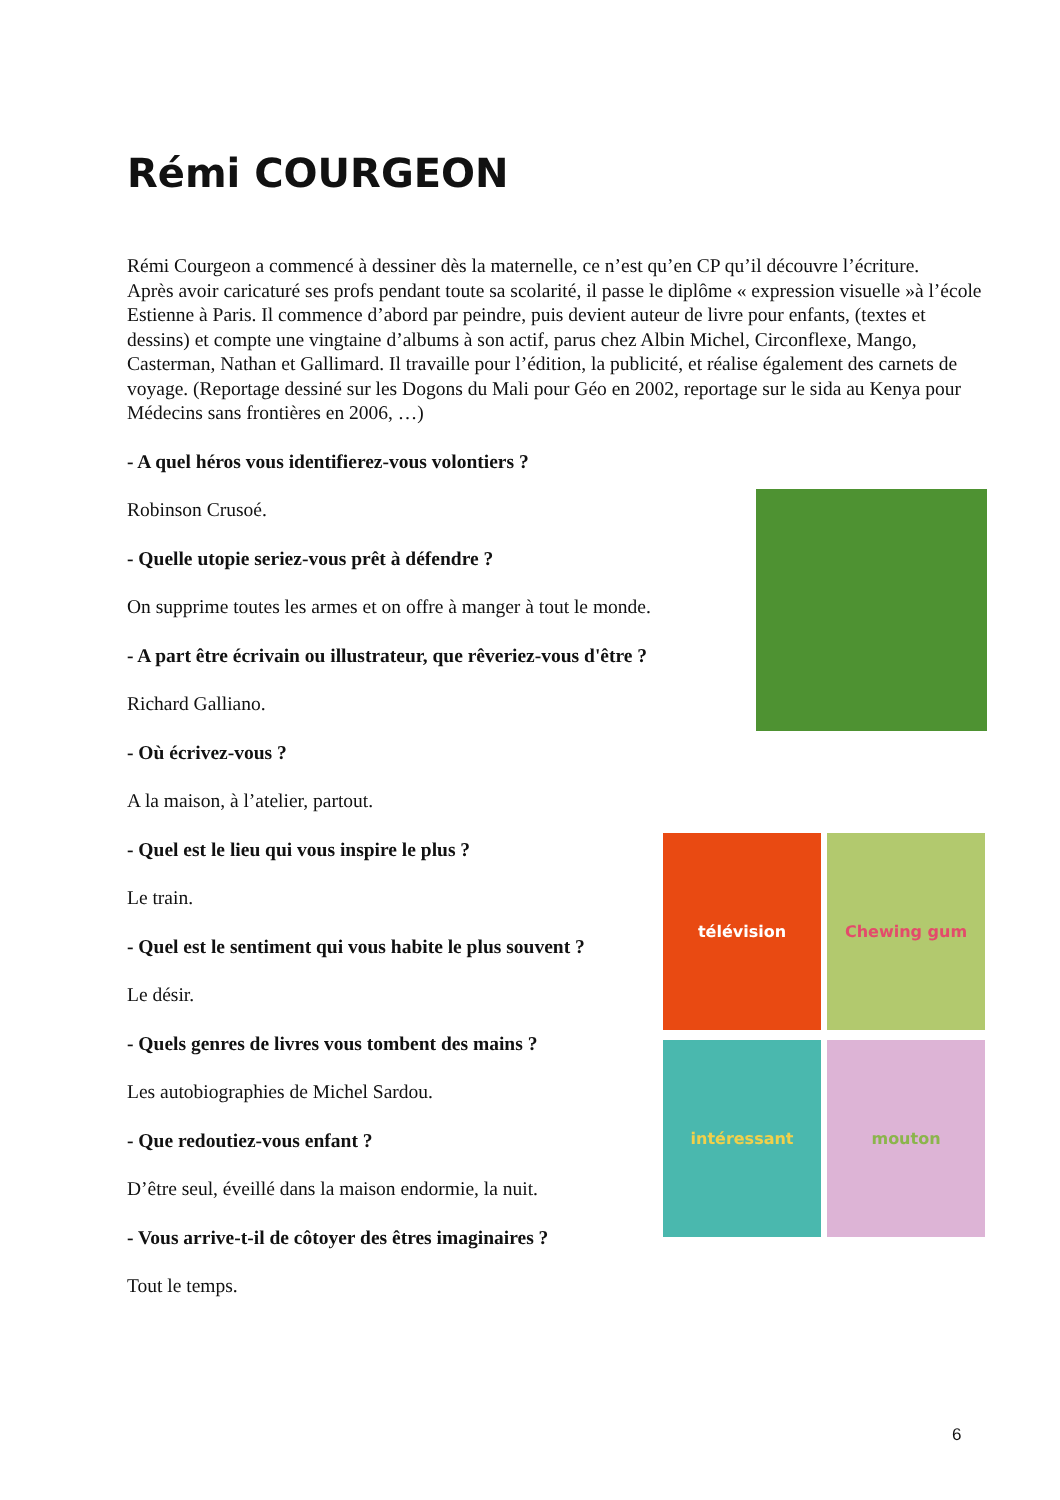Rémi COURGEON
Rémi Courgeon a commencé à dessiner dès la maternelle, ce n’est qu’en CP qu’il découvre l’écriture.
Après avoir caricaturé ses profs pendant toute sa scolarité, il passe le diplôme « expression visuelle »à l’école Estienne à Paris. Il commence d’abord par peindre, puis devient auteur de livre pour enfants, (textes et dessins) et compte une vingtaine d’albums à son actif, parus chez Albin Michel, Circonflexe, Mango, Casterman, Nathan et Gallimard. Il travaille pour l’édition, la publicité, et réalise également des carnets de voyage. (Reportage dessiné sur les Dogons du Mali pour Géo en 2002, reportage sur le sida au Kenya pour Médecins sans frontières en 2006, …)
- A quel héros vous identifierez-vous volontiers ?
Robinson Crusoé.
- Quelle utopie seriez-vous prêt à défendre ?
On supprime toutes les armes et on offre à manger à tout le monde.
- A part être écrivain ou illustrateur, que rêveriez-vous d'être ?
Richard Galliano.
- Où écrivez-vous ?
A la maison, à l’atelier, partout.
- Quel est le lieu qui vous inspire le plus ?
Le train.
- Quel est le sentiment qui vous habite le plus souvent ?
Le désir.
- Quels genres de livres vous tombent des mains ?
Les autobiographies de Michel Sardou.
- Que redoutiez-vous enfant ?
D’être seul, éveillé dans la maison endormie, la nuit.
- Vous arrive-t-il de côtoyer des êtres imaginaires ?
Tout le temps.
télévision Chewing gum intéressant mouton
6